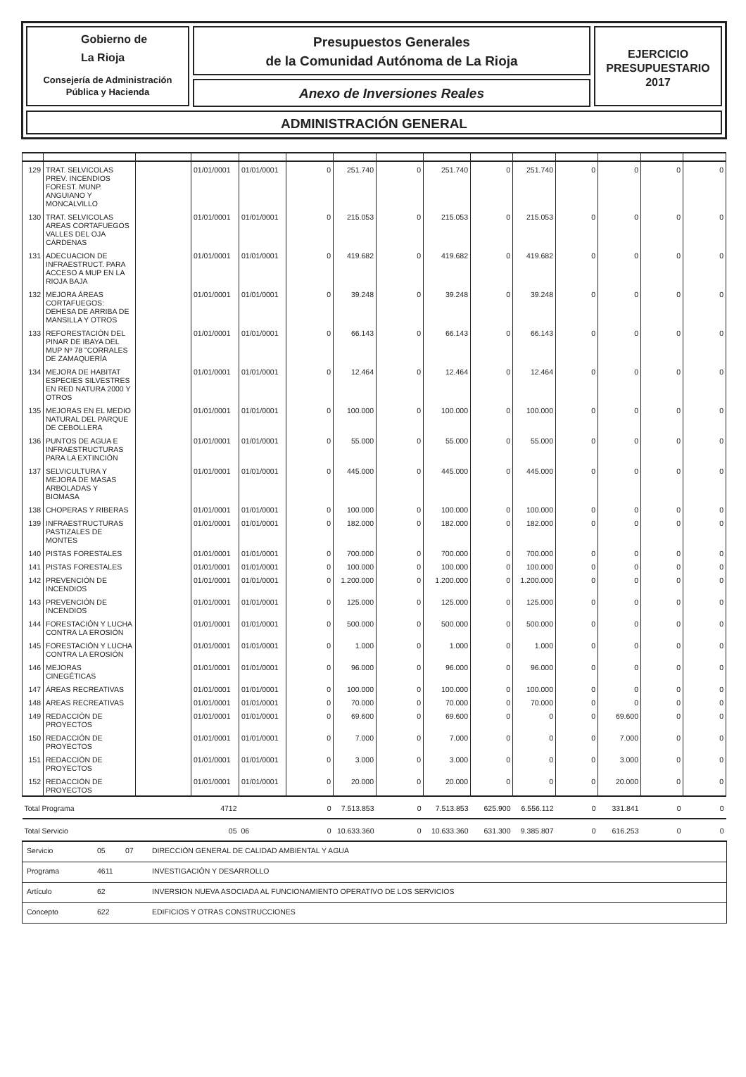Gobierno de
La Rioja
Consejería de Administración
Pública y Hacienda
Presupuestos Generales
de la Comunidad Autónoma de La Rioja
Anexo de Inversiones Reales
EJERCICIO
PRESUPUESTARIO
2017
ADMINISTRACIÓN GENERAL
| 129 | TRAT. SELVICOLAS PREV. INCENDIOS FOREST. MUNP. ANGUIANO Y MONCALVILLO | | 01/01/0001 | 01/01/0001 | 0 | 251.740 | 0 | 251.740 | 0 | 251.740 | 0 | 0 | 0 | 0 |
| 130 | TRAT. SELVICOLAS AREAS CORTAFUEGOS VALLES DEL OJA CÁRDENAS | | 01/01/0001 | 01/01/0001 | 0 | 215.053 | 0 | 215.053 | 0 | 215.053 | 0 | 0 | 0 | 0 |
| 131 | ADECUACION DE INFRAESTRUCT. PARA ACCESO A MUP EN LA RIOJA BAJA | | 01/01/0001 | 01/01/0001 | 0 | 419.682 | 0 | 419.682 | 0 | 419.682 | 0 | 0 | 0 | 0 |
| 132 | MEJORA ÁREAS CORTAFUEGOS: DEHESA DE ARRIBA DE MANSILLA Y OTROS | | 01/01/0001 | 01/01/0001 | 0 | 39.248 | 0 | 39.248 | 0 | 39.248 | 0 | 0 | 0 | 0 |
| 133 | REFORESTACIÓN DEL PINAR DE IBAYA DEL MUP Nº 78 "CORRALES DE ZAMAQUERÍA | | 01/01/0001 | 01/01/0001 | 0 | 66.143 | 0 | 66.143 | 0 | 66.143 | 0 | 0 | 0 | 0 |
| 134 | MEJORA DE HABITAT ESPECIES SILVESTRES EN RED NATURA 2000 Y OTROS | | 01/01/0001 | 01/01/0001 | 0 | 12.464 | 0 | 12.464 | 0 | 12.464 | 0 | 0 | 0 | 0 |
| 135 | MEJORAS EN EL MEDIO NATURAL DEL PARQUE DE CEBOLLERA | | 01/01/0001 | 01/01/0001 | 0 | 100.000 | 0 | 100.000 | 0 | 100.000 | 0 | 0 | 0 | 0 |
| 136 | PUNTOS DE AGUA E INFRAESTRUCTURAS PARA LA EXTINCIÓN | | 01/01/0001 | 01/01/0001 | 0 | 55.000 | 0 | 55.000 | 0 | 55.000 | 0 | 0 | 0 | 0 |
| 137 | SELVICULTURA Y MEJORA DE MASAS ARBOLADAS Y BIOMASA | | 01/01/0001 | 01/01/0001 | 0 | 445.000 | 0 | 445.000 | 0 | 445.000 | 0 | 0 | 0 | 0 |
| 138 | CHOPERAS Y RIBERAS | | 01/01/0001 | 01/01/0001 | 0 | 100.000 | 0 | 100.000 | 0 | 100.000 | 0 | 0 | 0 | 0 |
| 139 | INFRAESTRUCTURAS PASTIZALES DE MONTES | | 01/01/0001 | 01/01/0001 | 0 | 182.000 | 0 | 182.000 | 0 | 182.000 | 0 | 0 | 0 | 0 |
| 140 | PISTAS FORESTALES | | 01/01/0001 | 01/01/0001 | 0 | 700.000 | 0 | 700.000 | 0 | 700.000 | 0 | 0 | 0 | 0 |
| 141 | PISTAS FORESTALES | | 01/01/0001 | 01/01/0001 | 0 | 100.000 | 0 | 100.000 | 0 | 100.000 | 0 | 0 | 0 | 0 |
| 142 | PREVENCIÓN DE INCENDIOS | | 01/01/0001 | 01/01/0001 | 0 | 1.200.000 | 0 | 1.200.000 | 0 | 1.200.000 | 0 | 0 | 0 | 0 |
| 143 | PREVENCIÓN DE INCENDIOS | | 01/01/0001 | 01/01/0001 | 0 | 125.000 | 0 | 125.000 | 0 | 125.000 | 0 | 0 | 0 | 0 |
| 144 | FORESTACIÓN Y LUCHA CONTRA LA EROSIÓN | | 01/01/0001 | 01/01/0001 | 0 | 500.000 | 0 | 500.000 | 0 | 500.000 | 0 | 0 | 0 | 0 |
| 145 | FORESTACIÓN Y LUCHA CONTRA LA EROSIÓN | | 01/01/0001 | 01/01/0001 | 0 | 1.000 | 0 | 1.000 | 0 | 1.000 | 0 | 0 | 0 | 0 |
| 146 | MEJORAS CINEGÉTICAS | | 01/01/0001 | 01/01/0001 | 0 | 96.000 | 0 | 96.000 | 0 | 96.000 | 0 | 0 | 0 | 0 |
| 147 | ÁREAS RECREATIVAS | | 01/01/0001 | 01/01/0001 | 0 | 100.000 | 0 | 100.000 | 0 | 100.000 | 0 | 0 | 0 | 0 |
| 148 | AREAS RECREATIVAS | | 01/01/0001 | 01/01/0001 | 0 | 70.000 | 0 | 70.000 | 0 | 70.000 | 0 | 0 | 0 | 0 |
| 149 | REDACCIÓN DE PROYECTOS | | 01/01/0001 | 01/01/0001 | 0 | 69.600 | 0 | 69.600 | 0 | 0 | 0 | 69.600 | 0 | 0 |
| 150 | REDACCIÓN DE PROYECTOS | | 01/01/0001 | 01/01/0001 | 0 | 7.000 | 0 | 7.000 | 0 | 0 | 0 | 7.000 | 0 | 0 |
| 151 | REDACCIÓN DE PROYECTOS | | 01/01/0001 | 01/01/0001 | 0 | 3.000 | 0 | 3.000 | 0 | 0 | 0 | 3.000 | 0 | 0 |
| 152 | REDACCIÓN DE PROYECTOS | | 01/01/0001 | 01/01/0001 | 0 | 20.000 | 0 | 20.000 | 0 | 0 | 0 | 20.000 | 0 | 0 |
| Total Programa | | | 4712 | | 0 | 7.513.853 | 0 | 7.513.853 | 625.900 | 6.556.112 | 0 | 331.841 | 0 | 0 |
| Total Servicio | | | 05 | 06 | 0 | 10.633.360 | 0 | 10.633.360 | 631.300 | 9.385.807 | 0 | 616.253 | 0 | 0 |
Servicio 05 07 DIRECCIÓN GENERAL DE CALIDAD AMBIENTAL Y AGUA
Programa 4611 INVESTIGACIÓN Y DESARROLLO
Artículo 62 INVERSION NUEVA ASOCIADA AL FUNCIONAMIENTO OPERATIVO DE LOS SERVICIOS
Concepto 622 EDIFICIOS Y OTRAS CONSTRUCCIONES